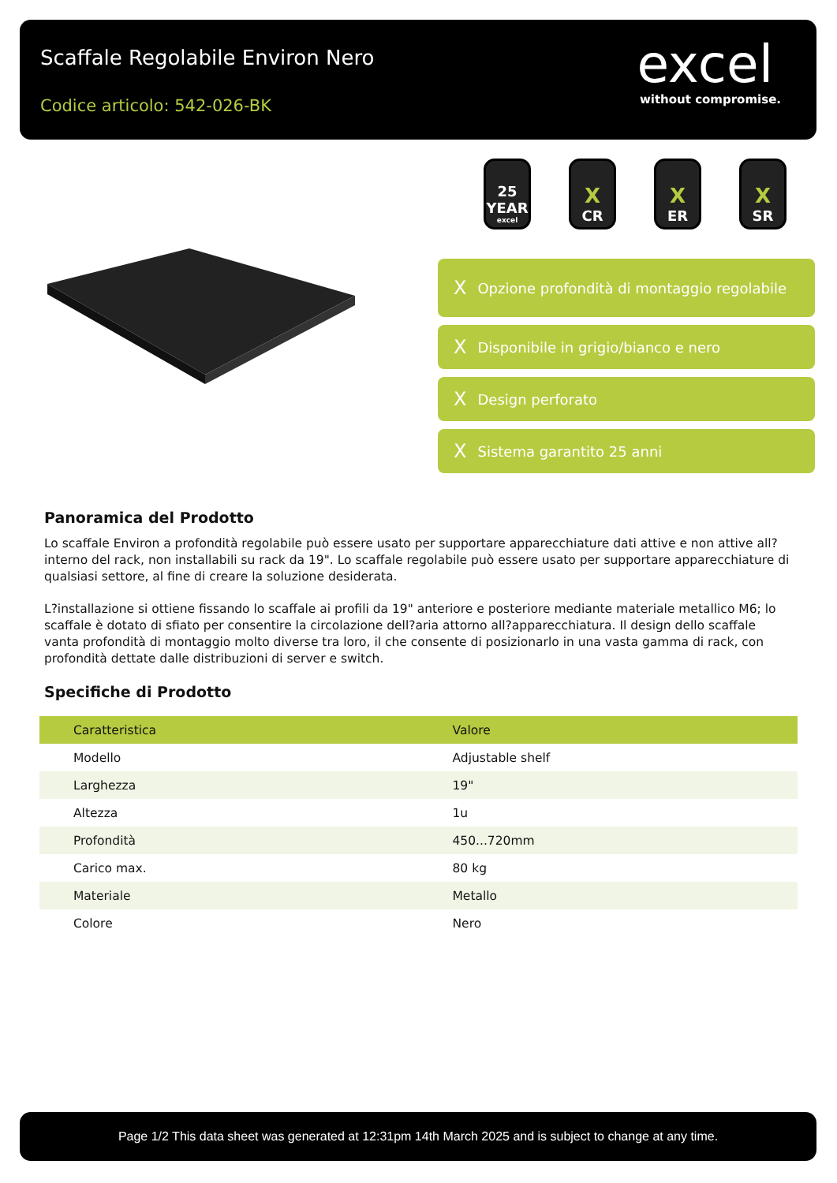Scaffale Regolabile Environ Nero
Codice articolo: 542-026-BK
excel
without compromise.
25
YEAR
excel
X
CR
X
ER
X
SR
X Opzione profondità di montaggio regolabile
X Disponibile in grigio/bianco e nero
X Design perforato
X Sistema garantito 25 anni
Panoramica del Prodotto
Lo scaffale Environ a profondità regolabile può essere usato per supportare apparecchiature dati attive e non attive all?interno del rack, non installabili su rack da 19". Lo scaffale regolabile può essere usato per supportare apparecchiature di qualsiasi settore, al fine di creare la soluzione desiderata.
L?installazione si ottiene fissando lo scaffale ai profili da 19" anteriore e posteriore mediante materiale metallico M6; lo scaffale è dotato di sfiato per consentire la circolazione dell?aria attorno all?apparecchiatura. Il design dello scaffale vanta profondità di montaggio molto diverse tra loro, il che consente di posizionarlo in una vasta gamma di rack, con profondità dettate dalle distribuzioni di server e switch.
Specifiche di Prodotto
| Caratteristica | Valore |
| --- | --- |
| Modello | Adjustable shelf |
| Larghezza | 19" |
| Altezza | 1u |
| Profondità | 450...720mm |
| Carico max. | 80 kg |
| Materiale | Metallo |
| Colore | Nero |
Page 1/2 This data sheet was generated at 12:31pm 14th March 2025 and is subject to change at any time.